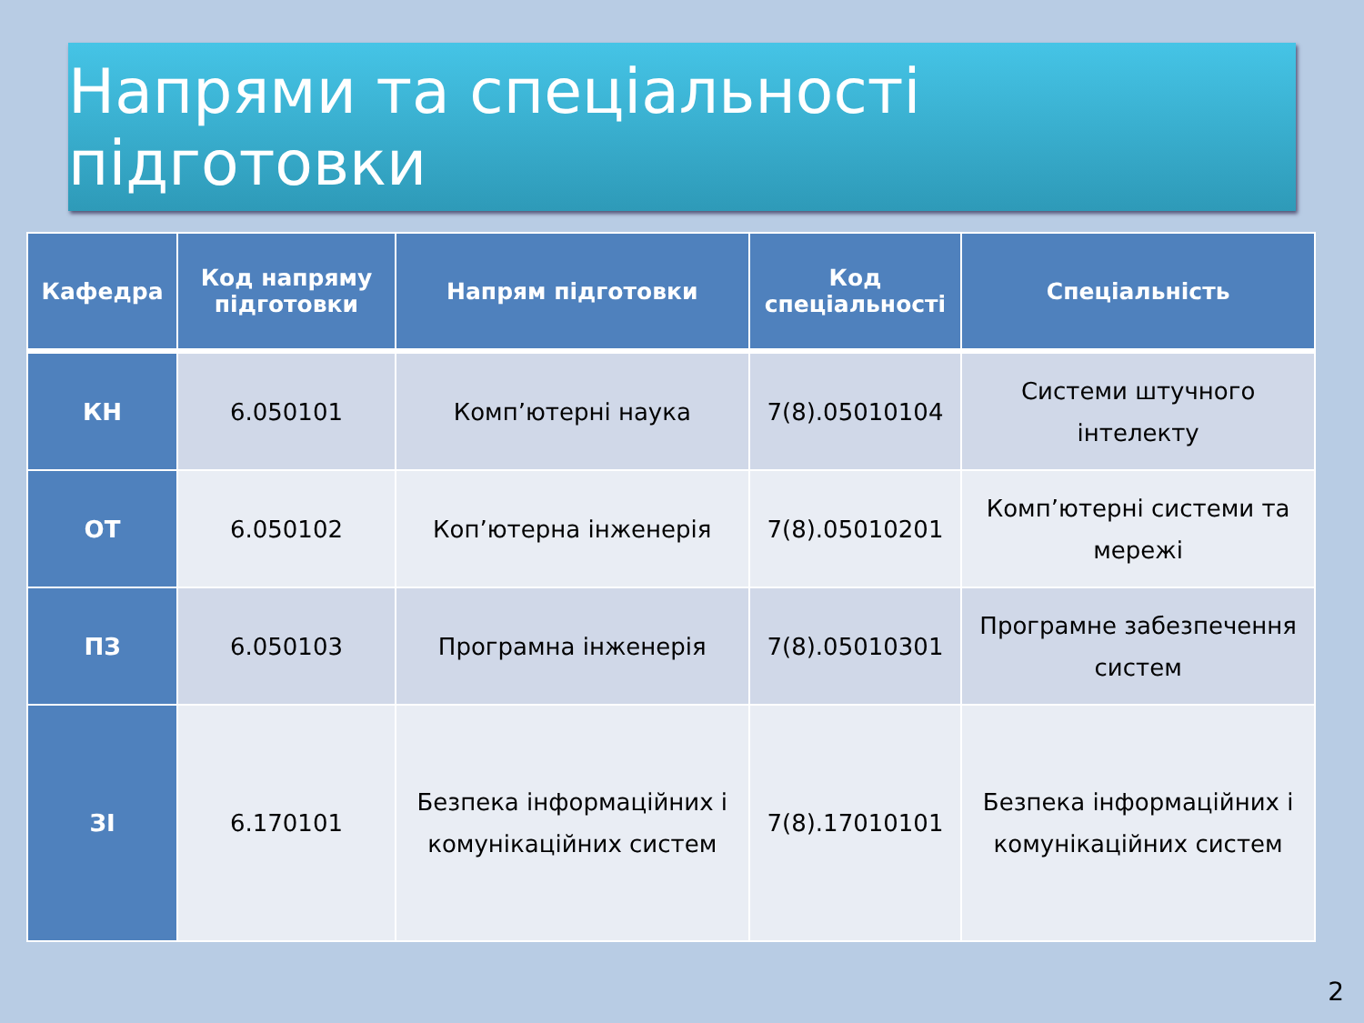Напрями та спеціальності підготовки
| Кафедра | Код напряму підготовки | Напрям підготовки | Код спеціальності | Спеціальність |
| --- | --- | --- | --- | --- |
| КН | 6.050101 | Комп’ютерні наука | 7(8).05010104 | Системи штучного інтелекту |
| ОТ | 6.050102 | Коп’ютерна інженерія | 7(8).05010201 | Комп’ютерні системи та мережі |
| ПЗ | 6.050103 | Програмна інженерія | 7(8).05010301 | Програмне забезпечення систем |
| ЗІ | 6.170101 | Безпека інформаційних і комунікаційних систем | 7(8).17010101 | Безпека інформаційних і комунікаційних систем |
2